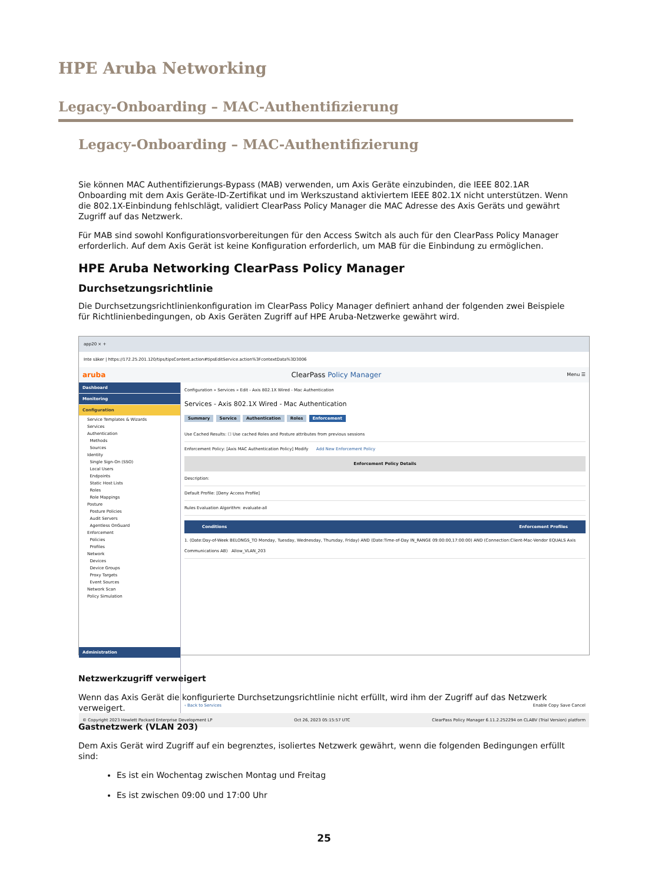HPE Aruba Networking
Legacy-Onboarding – MAC-Authentifizierung
Legacy-Onboarding – MAC-Authentifizierung
Sie können MAC Authentifizierungs-Bypass (MAB) verwenden, um Axis Geräte einzubinden, die IEEE 802.1AR Onboarding mit dem Axis Geräte-ID-Zertifikat und im Werkszustand aktiviertem IEEE 802.1X nicht unterstützen. Wenn die 802.1X-Einbindung fehlschlägt, validiert ClearPass Policy Manager die MAC Adresse des Axis Geräts und gewährt Zugriff auf das Netzwerk.
Für MAB sind sowohl Konfigurationsvorbereitungen für den Access Switch als auch für den ClearPass Policy Manager erforderlich. Auf dem Axis Gerät ist keine Konfiguration erforderlich, um MAB für die Einbindung zu ermöglichen.
HPE Aruba Networking ClearPass Policy Manager
Durchsetzungsrichtlinie
Die Durchsetzungsrichtlinienkonfiguration im ClearPass Policy Manager definiert anhand der folgenden zwei Beispiele für Richtlinienbedingungen, ob Axis Geräten Zugriff auf HPE Aruba-Netzwerke gewährt wird.
app20 × +
Inte säker | https://172.25.201.120/tips/tipsContent.action#tipsEditService.action%3FcontextData%3D3006
aruba ClearPass Policy Manager Menu ☰
Dashboard
Monitoring
Configuration
Service Templates & Wizards
Services
Authentication
Methods
Sources
Identity
Single Sign-On (SSO)
Local Users
Endpoints
Static Host Lists
Roles
Role Mappings
Posture
Posture Policies
Audit Servers
Agentless OnGuard
Enforcement
Policies
Profiles
Network
Devices
Device Groups
Proxy Targets
Event Sources
Network Scan
Policy Simulation
Administration
Configuration » Services » Edit - Axis 802.1X Wired - Mac Authentication
Services - Axis 802.1X Wired - Mac Authentication
Summary Service Authentication Roles Enforcement
Use Cached Results: ☐ Use cached Roles and Posture attributes from previous sessions
Enforcement Policy: [Axis MAC Authentication Policy] Modify Add New Enforcement Policy
Enforcement Policy Details
Description:
Default Profile: [Deny Access Profile]
Rules Evaluation Algorithm: evaluate-all
Conditions Enforcement Profiles
1. (Date:Day-of-Week BELONGS_TO Monday, Tuesday, Wednesday, Thursday, Friday) AND (Date:Time-of-Day IN_RANGE 09:00:00,17:00:00) AND (Connection:Client-Mac-Vendor EQUALS Axis Communications AB) Allow_VLAN_203
‹ Back to Services Enable Copy Save Cancel
© Copyright 2023 Hewlett Packard Enterprise Development LP Oct 26, 2023 05:15:57 UTC ClearPass Policy Manager 6.11.2.252294 on CLABV (Trial Version) platform
Netzwerkzugriff verweigert
Wenn das Axis Gerät die konfigurierte Durchsetzungsrichtlinie nicht erfüllt, wird ihm der Zugriff auf das Netzwerk verweigert.
Gastnetzwerk (VLAN 203)
Dem Axis Gerät wird Zugriff auf ein begrenztes, isoliertes Netzwerk gewährt, wenn die folgenden Bedingungen erfüllt sind:
Es ist ein Wochentag zwischen Montag und Freitag
Es ist zwischen 09:00 und 17:00 Uhr
25